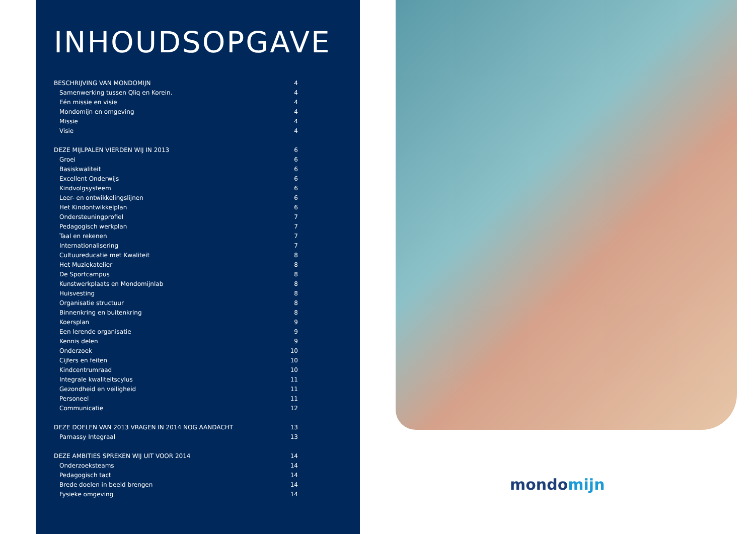INHOUDSOPGAVE
BESCHRIJVING VAN MONDOMIJN 4
Samenwerking tussen Qliq en Korein. 4
Eén missie en visie 4
Mondomijn en omgeving 4
Missie 4
Visie 4
DEZE MIJLPALEN VIERDEN WIJ IN 2013 6
Groei 6
Basiskwaliteit 6
Excellent Onderwijs 6
Kindvolgsysteem 6
Leer- en ontwikkelingslijnen 6
Het Kindontwikkelplan 6
Ondersteuningprofiel 7
Pedagogisch werkplan 7
Taal en rekenen 7
Internationalisering 7
Cultuureducatie met Kwaliteit 8
Het Muziekatelier 8
De Sportcampus 8
Kunstwerkplaats en Mondomijnlab 8
Huisvesting 8
Organisatie structuur 8
Binnenkring en buitenkring 8
Koersplan 9
Een lerende organisatie 9
Kennis delen 9
Onderzoek 10
Cijfers en feiten 10
Kindcentrumraad 10
Integrale kwaliteitscylus 11
Gezondheid en veiligheid 11
Personeel 11
Communicatie 12
DEZE DOELEN VAN 2013 VRAGEN IN 2014 NOG AANDACHT 13
Parnassy Integraal 13
DEZE AMBITIES SPREKEN WIJ UIT VOOR 2014 14
Onderzoeksteams 14
Pedagogisch tact 14
Brede doelen in beeld brengen 14
Fysieke omgeving 14
mondomijn